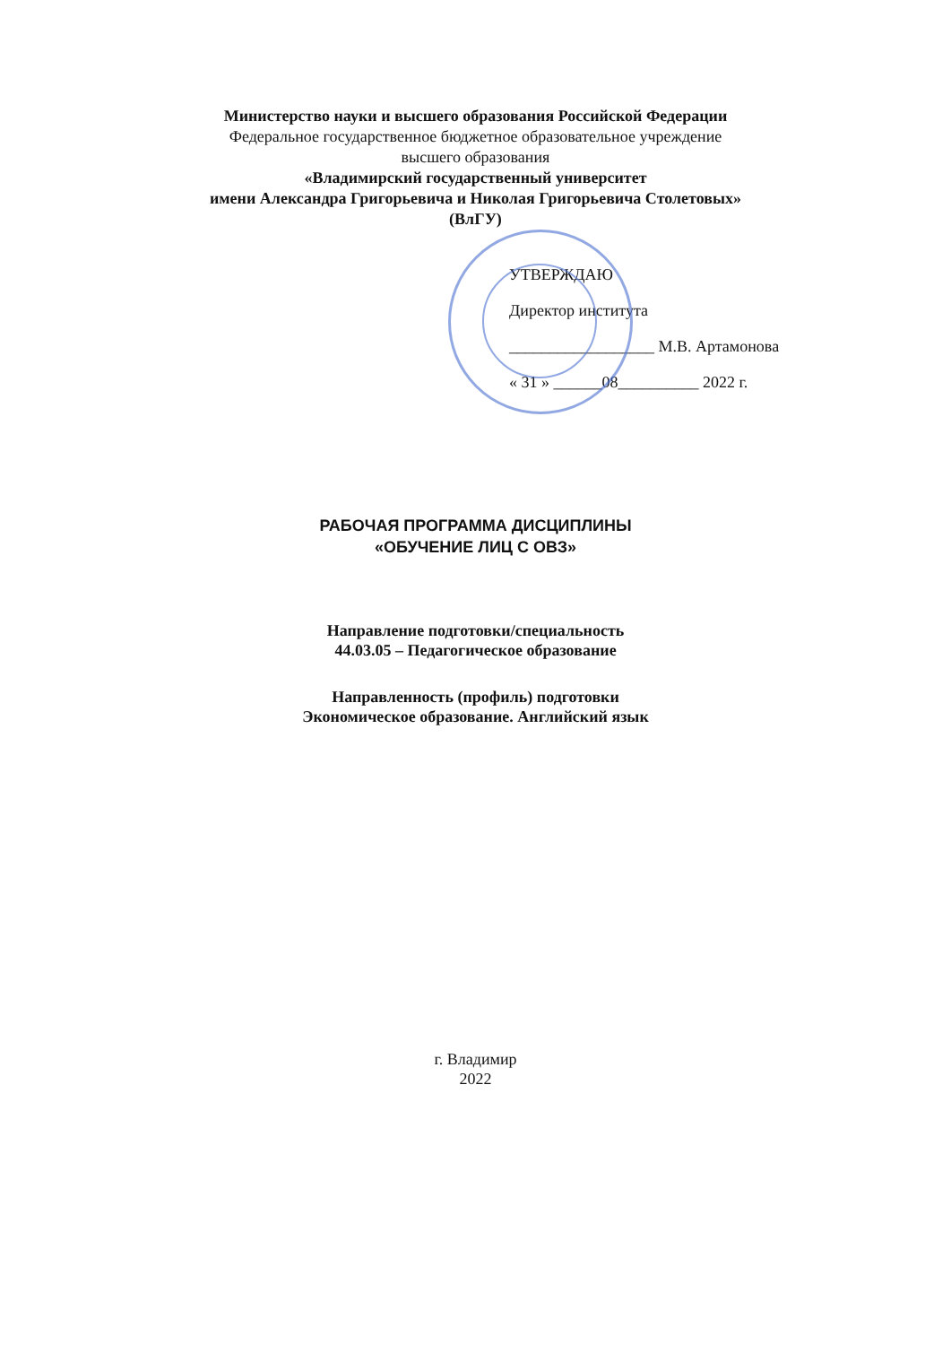Министерство науки и высшего образования Российской Федерации
Федеральное государственное бюджетное образовательное учреждение
высшего образования
«Владимирский государственный университет
имени Александра Григорьевича и Николая Григорьевича Столетовых»
(ВлГУ)
УТВЕРЖДАЮ
Директор института
__________________ М.В. Артамонова
« 31 » ______08__________ 2022 г.
РАБОЧАЯ ПРОГРАММА ДИСЦИПЛИНЫ
«ОБУЧЕНИЕ ЛИЦ С ОВЗ»
Направление подготовки/специальность
44.03.05 – Педагогическое образование
Направленность (профиль) подготовки
Экономическое образование. Английский язык
г. Владимир
2022